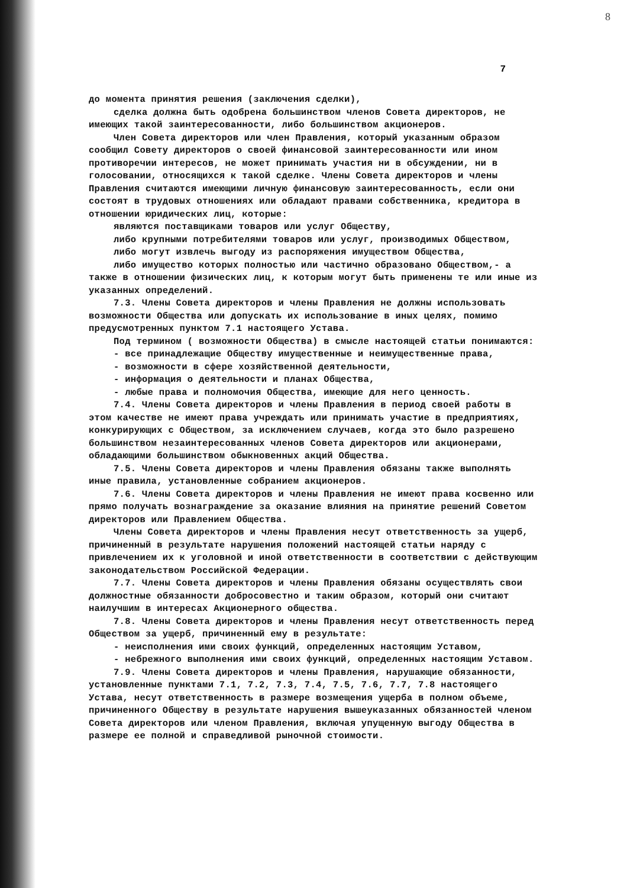8
7
до момента принятия решения (заключения сделки),
сделка должна быть одобрена большинством членов Совета директоров, не имеющих такой заинтересованности, либо большинством акционеров.
Член Совета директоров или член Правления, который указанным образом сообщил Совету директоров о своей финансовой заинтересованности или ином противоречии интересов, не может принимать участия ни в обсуждении, ни в голосовании, относящихся к такой сделке. Члены Совета директоров и члены Правления считаются имеющими личную финансовую заинтересованность, если они состоят в трудовых отношениях или обладают правами собственника, кредитора в отношении юридических лиц, которые:
являются поставщиками товаров или услуг Обществу,
либо крупными потребителями товаров или услуг, производимых Обществом,
либо могут извлечь выгоду из распоряжения имуществом Общества,
либо имущество которых полностью или частично образовано Обществом,- а также в отношении физических лиц, к которым могут быть применены те или иные из указанных определений.
7.3. Члены Совета директоров и члены Правления не должны использовать возможности Общества или допускать их использование в иных целях, помимо предусмотренных пунктом 7.1 настоящего Устава.
Под термином ( возможности Общества) в смысле настоящей статьи понимаются:
- все принадлежащие Обществу имущественные и неимущественные права,
- возможности в сфере хозяйственной деятельности,
- информация о деятельности и планах Общества,
- любые права и полномочия Общества, имеющие для него ценность.
7.4. Члены Совета директоров и члены Правления в период своей работы в этом качестве не имеют права учреждать или принимать участие в предприятиях, конкурирующих с Обществом, за исключением случаев, когда это было разрешено большинством незаинтересованных членов Совета директоров или акционерами, обладающими большинством обыкновенных акций Общества.
7.5. Члены Совета директоров и члены Правления обязаны также выполнять иные правила, установленные собранием акционеров.
7.6. Члены Совета директоров и члены Правления не имеют права косвенно или прямо получать вознаграждение за оказание влияния на принятие решений Советом директоров или Правлением Общества.
Члены Совета директоров и члены Правления несут ответственность за ущерб, причиненный в результате нарушения положений настоящей статьи наряду с привлечением их к уголовной и иной ответственности в соответствии с действующим законодательством Российской Федерации.
7.7. Члены Совета директоров и члены Правления обязаны осуществлять свои должностные обязанности добросовестно и таким образом, который они считают наилучшим в интересах Акционерного общества.
7.8. Члены Совета директоров и члены Правления несут ответственность перед Обществом за ущерб, причиненный ему в результате:
- неисполнения ими своих функций, определенных настоящим Уставом,
- небрежного выполнения ими своих функций, определенных настоящим Уставом.
7.9. Члены Совета директоров и члены Правления, нарушающие обязанности, установленные пунктами 7.1, 7.2, 7.3, 7.4, 7.5, 7.6, 7.7, 7.8 настоящего Устава, несут ответственность в размере возмещения ущерба в полном объеме, причиненного Обществу в результате нарушения вышеуказанных обязанностей членом Совета директоров или членом Правления, включая упущенную выгоду Общества в размере ее полной и справедливой рыночной стоимости.